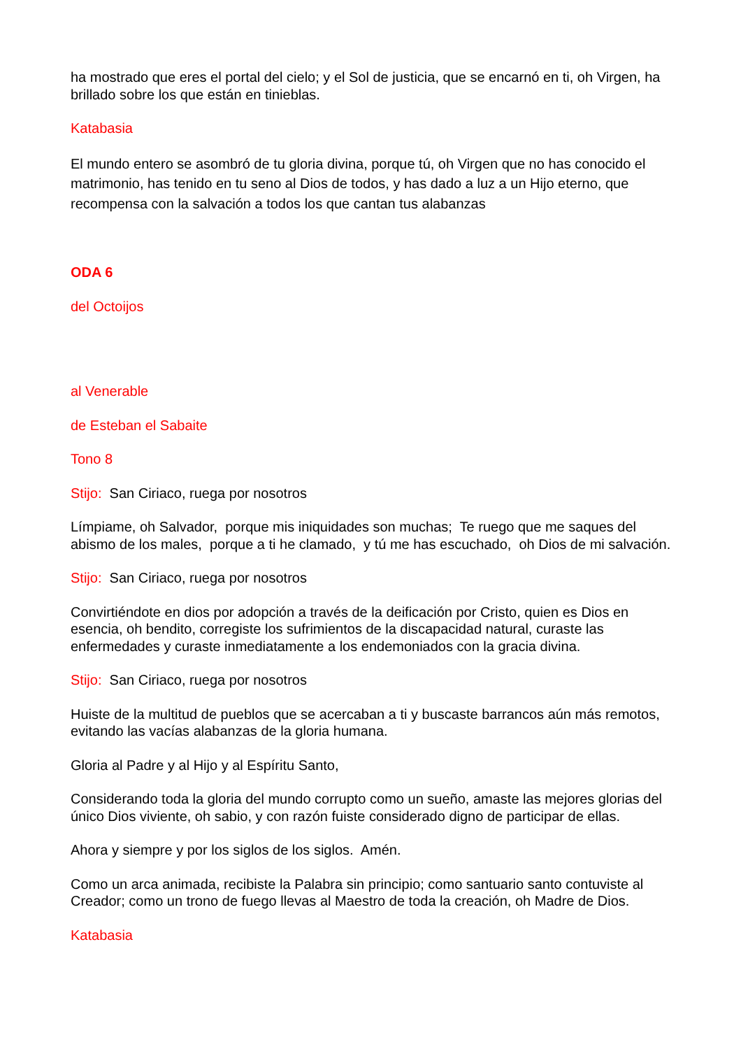ha mostrado que eres el portal del cielo; y el Sol de justicia, que se encarnó en ti, oh Virgen, ha brillado sobre los que están en tinieblas.
Katabasia
El mundo entero se asombró de tu gloria divina, porque tú, oh Virgen que no has conocido el matrimonio, has tenido en tu seno al Dios de todos, y has dado a luz a un Hijo eterno, que recompensa con la salvación a todos los que cantan tus alabanzas
ODA 6
del Octoijos
al Venerable
de Esteban el Sabaite
Tono 8
Stijo: San Ciriaco, ruega por nosotros
Límpiame, oh Salvador, porque mis iniquidades son muchas; Te ruego que me saques del abismo de los males, porque a ti he clamado, y tú me has escuchado, oh Dios de mi salvación.
Stijo: San Ciriaco, ruega por nosotros
Convirtiéndote en dios por adopción a través de la deificación por Cristo, quien es Dios en esencia, oh bendito, corregiste los sufrimientos de la discapacidad natural, curaste las enfermedades y curaste inmediatamente a los endemoniados con la gracia divina.
Stijo: San Ciriaco, ruega por nosotros
Huiste de la multitud de pueblos que se acercaban a ti y buscaste barrancos aún más remotos, evitando las vacías alabanzas de la gloria humana.
Gloria al Padre y al Hijo y al Espíritu Santo,
Considerando toda la gloria del mundo corrupto como un sueño, amaste las mejores glorias del único Dios viviente, oh sabio, y con razón fuiste considerado digno de participar de ellas.
Ahora y siempre y por los siglos de los siglos. Amén.
Como un arca animada, recibiste la Palabra sin principio; como santuario santo contuviste al Creador; como un trono de fuego llevas al Maestro de toda la creación, oh Madre de Dios.
Katabasia